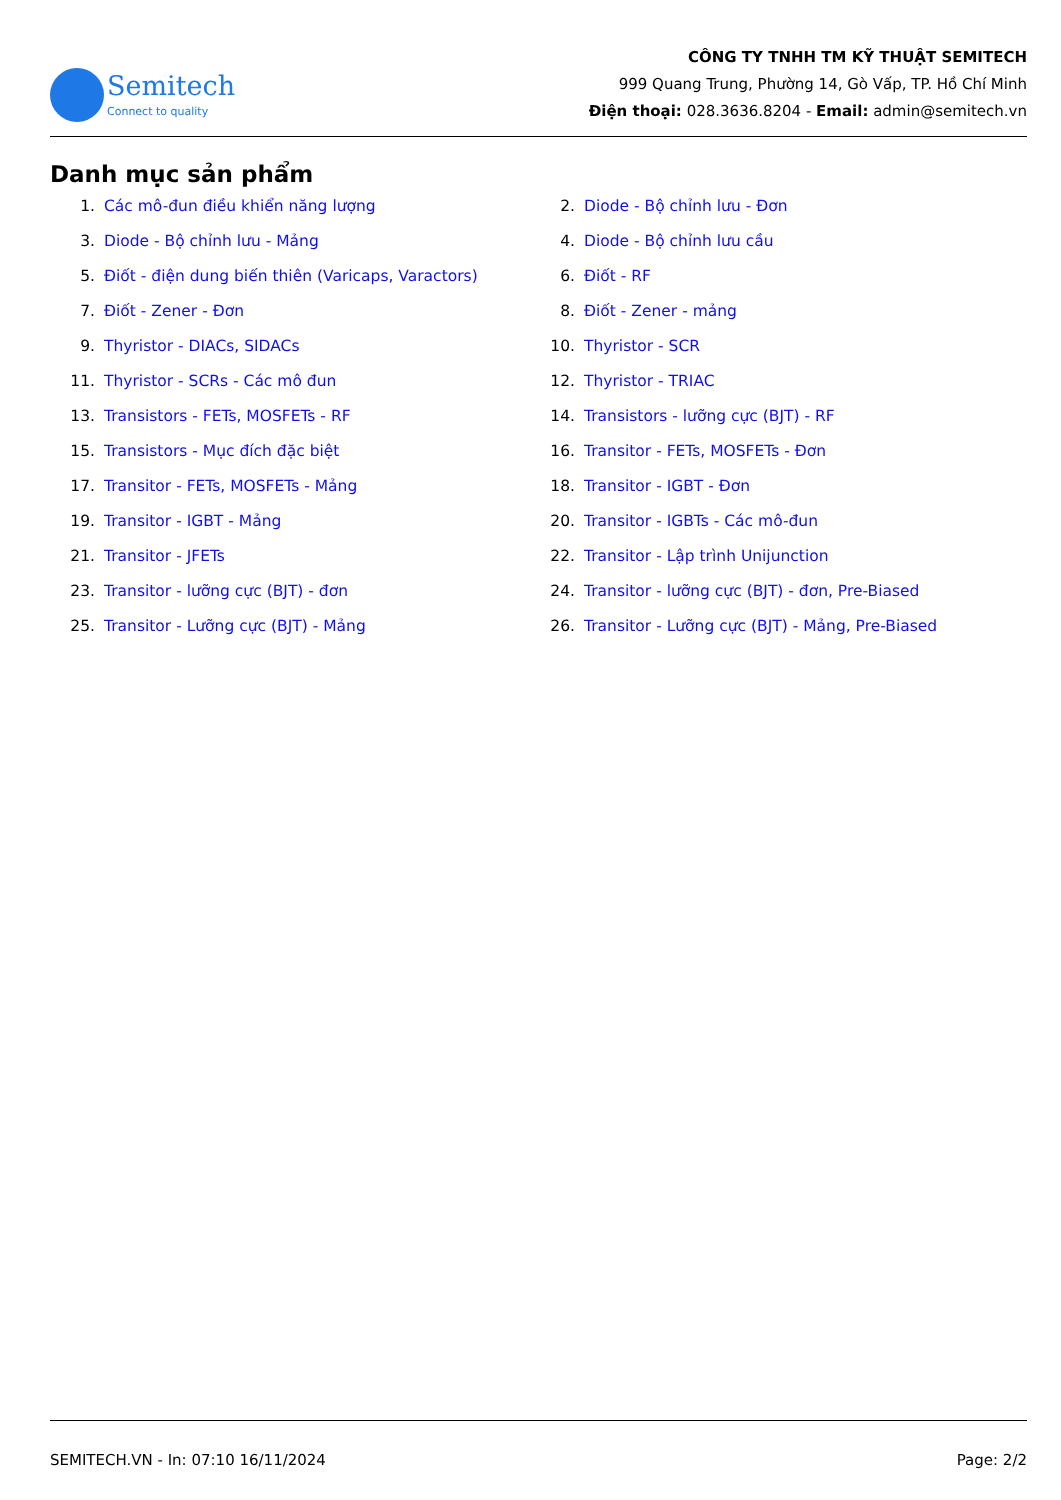Semitech
Connect to quality
CÔNG TY TNHH TM KỸ THUẬT SEMITECH
999 Quang Trung, Phường 14, Gò Vấp, TP. Hồ Chí Minh
Điện thoại: 028.3636.8204 - Email: admin@semitech.vn
Danh mục sản phẩm
1. Các mô-đun điều khiển năng lượng
2. Diode - Bộ chỉnh lưu - Đơn
3. Diode - Bộ chỉnh lưu - Mảng
4. Diode - Bộ chỉnh lưu cầu
5. Điốt - điện dung biến thiên (Varicaps, Varactors)
6. Điốt - RF
7. Điốt - Zener - Đơn
8. Điốt - Zener - mảng
9. Thyristor - DIACs, SIDACs
10. Thyristor - SCR
11. Thyristor - SCRs - Các mô đun
12. Thyristor - TRIAC
13. Transistors - FETs, MOSFETs - RF
14. Transistors - lưỡng cực (BJT) - RF
15. Transistors - Mục đích đặc biệt
16. Transitor - FETs, MOSFETs - Đơn
17. Transitor - FETs, MOSFETs - Mảng
18. Transitor - IGBT - Đơn
19. Transitor - IGBT - Mảng
20. Transitor - IGBTs - Các mô-đun
21. Transitor - JFETs
22. Transitor - Lập trình Unijunction
23. Transitor - lưỡng cực (BJT) - đơn
24. Transitor - lưỡng cực (BJT) - đơn, Pre-Biased
25. Transitor - Lưỡng cực (BJT) - Mảng
26. Transitor - Lưỡng cực (BJT) - Mảng, Pre-Biased
SEMITECH.VN - In: 07:10 16/11/2024 Page: 2/2